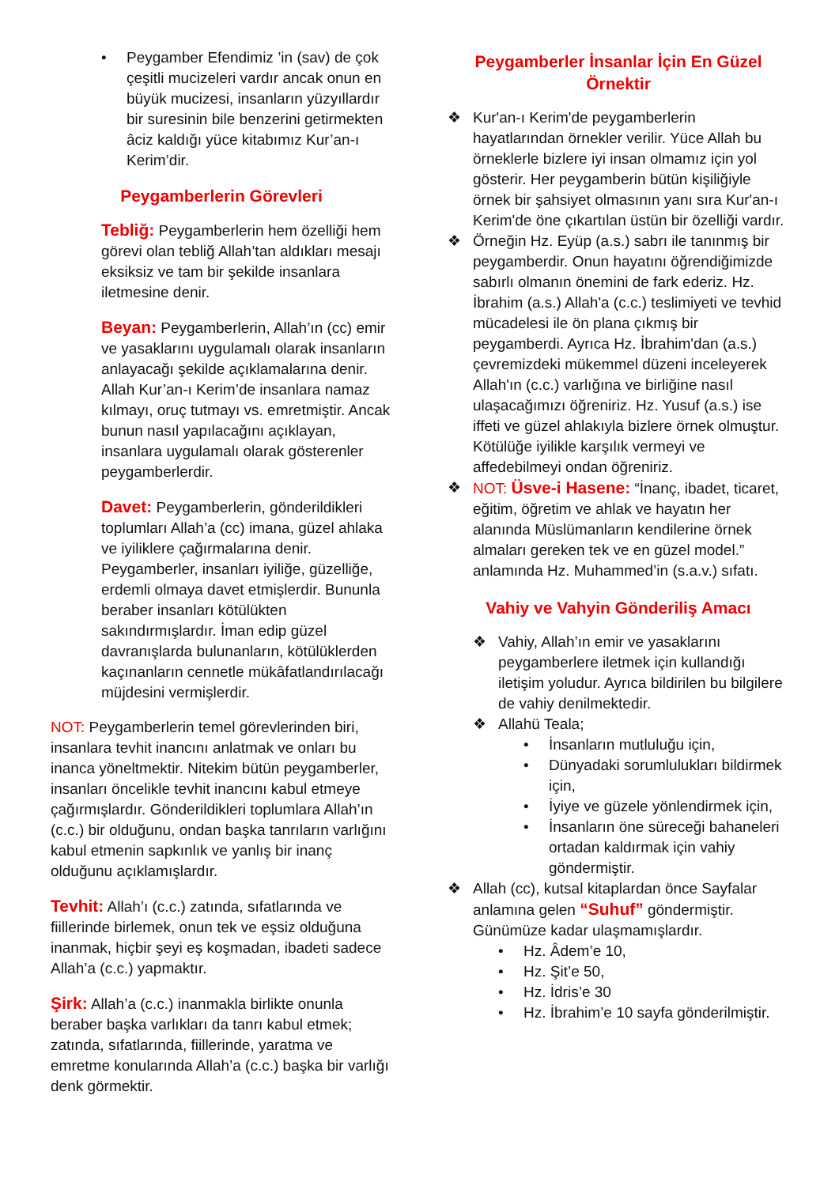• Peygamber Efendimiz ’in (sav) de çok çeşitli mucizeleri vardır ancak onun en büyük mucizesi, insanların yüzyıllardır bir suresinin bile benzerini getirmekten âciz kaldığı yüce kitabımız Kur’an-ı Kerim’dir.
Peygamberlerin Görevleri
Tebliğ: Peygamberlerin hem özelliği hem görevi olan tebliğ Allah’tan aldıkları mesajı eksiksiz ve tam bir şekilde insanlara iletmesine denir.
Beyan: Peygamberlerin, Allah’ın (cc) emir ve yasaklarını uygulamalı olarak insanların anlayacağı şekilde açıklamalarına denir. Allah Kur’an-ı Kerim’de insanlara namaz kılmayı, oruç tutmayı vs. emretmiştir. Ancak bunun nasıl yapılacağını açıklayan, insanlara uygulamalı olarak gösterenler peygamberlerdir.
Davet: Peygamberlerin, gönderildikleri toplumları Allah’a (cc) imana, güzel ahlaka ve iyiliklere çağırmalarına denir. Peygamberler, insanları iyiliğe, güzelliğe, erdemli olmaya davet etmişlerdir. Bununla beraber insanları kötülükten sakındırmışlardır. İman edip güzel davranışlarda bulunanların, kötülüklerden kaçınanların cennetle mükâfatlandırılacağı müjdesini vermişlerdir.
NOT: Peygamberlerin temel görevlerinden biri, insanlara tevhit inancını anlatmak ve onları bu inanca yöneltmektir. Nitekim bütün peygamberler, insanları öncelikle tevhit inancını kabul etmeye çağırmışlardır. Gönderildikleri toplumlara Allah’ın (c.c.) bir olduğunu, ondan başka tanrıların varlığını kabul etmenin sapkınlık ve yanlış bir inanç olduğunu açıklamışlardır.
Tevhit: Allah’ı (c.c.) zatında, sıfatlarında ve fiillerinde birlemek, onun tek ve eşsiz olduğuna inanmak, hiçbir şeyi eş koşmadan, ibadeti sadece Allah’a (c.c.) yapmaktır.
Şirk: Allah’a (c.c.) inanmakla birlikte onunla beraber başka varlıkları da tanrı kabul etmek; zatında, sıfatlarında, fiillerinde, yaratma ve emretme konularında Allah’a (c.c.) başka bir varlığı denk görmektir.
Peygamberler İnsanlar İçin En Güzel Örnektir
❖ Kur'an-ı Kerim'de peygamberlerin hayatlarından örnekler verilir. Yüce Allah bu örneklerle bizlere iyi insan olmamız için yol gösterir. Her peygamberin bütün kişiliğiyle örnek bir şahsiyet olmasının yanı sıra Kur'an-ı Kerim'de öne çıkartılan üstün bir özelliği vardır.
❖ Örneğin Hz. Eyüp (a.s.) sabrı ile tanınmış bir peygamberdir. Onun hayatını öğrendiğimizde sabırlı olmanın önemini de fark ederiz. Hz. İbrahim (a.s.) Allah'a (c.c.) teslimiyeti ve tevhid mücadelesi ile ön plana çıkmış bir peygamberdi. Ayrıca Hz. İbrahim'dan (a.s.) çevremizdeki mükemmel düzeni inceleyerek Allah'ın (c.c.) varlığına ve birliğine nasıl ulaşacağımızı öğreniriz. Hz. Yusuf (a.s.) ise iffeti ve güzel ahlakıyla bizlere örnek olmuştur. Kötülüğe iyilikle karşılık vermeyi ve affedebilmeyi ondan öğreniriz.
❖ NOT: Üsve-i Hasene: “İnanç, ibadet, ticaret, eğitim, öğretim ve ahlak ve hayatın her alanında Müslümanların kendilerine örnek almaları gereken tek ve en güzel model.” anlamında Hz. Muhammed’in (s.a.v.) sıfatı.
Vahiy ve Vahyin Gönderiliş Amacı
❖ Vahiy, Allah’ın emir ve yasaklarını peygamberlere iletmek için kullandığı iletişim yoludur. Ayrıca bildirilen bu bilgilere de vahiy denilmektedir.
❖ Allahü Teala;
• İnsanların mutluluğu için,
• Dünyadaki sorumlulukları bildirmek için,
• İyiye ve güzele yönlendirmek için,
• İnsanların öne süreceği bahaneleri ortadan kaldırmak için vahiy göndermiştir.
❖ Allah (cc), kutsal kitaplardan önce Sayfalar anlamına gelen “Suhuf” göndermiştir. Günümüze kadar ulaşmamışlardır.
• Hz. Âdem’e 10,
• Hz. Şit’e 50,
• Hz. İdris’e 30
• Hz. İbrahim’e 10 sayfa gönderilmiştir.